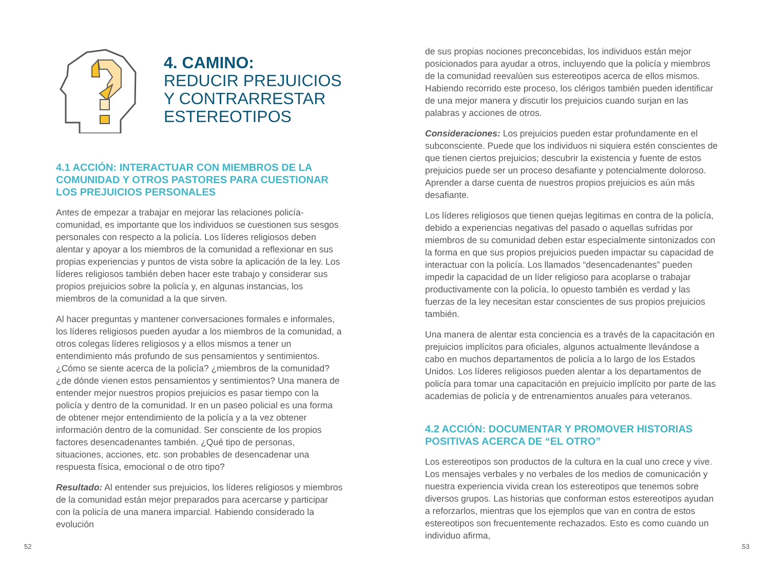4. CAMINO:
REDUCIR PREJUICIOS
Y CONTRARRESTAR
ESTEREOTIPOS
4.1 ACCIÓN: INTERACTUAR CON MIEMBROS DE LA COMUNIDAD Y OTROS PASTORES PARA CUESTIONAR LOS PREJUICIOS PERSONALES
Antes de empezar a trabajar en mejorar las relaciones policía-comunidad, es importante que los individuos se cuestionen sus sesgos personales con respecto a la policía. Los líderes religiosos deben alentar y apoyar a los miembros de la comunidad a reflexionar en sus propias experiencias y puntos de vista sobre la aplicación de la ley. Los líderes religiosos también deben hacer este trabajo y considerar sus propios prejuicios sobre la policía y, en algunas instancias, los miembros de la comunidad a la que sirven.
Al hacer preguntas y mantener conversaciones formales e informales, los líderes religiosos pueden ayudar a los miembros de la comunidad, a otros colegas líderes religiosos y a ellos mismos a tener un entendimiento más profundo de sus pensamientos y sentimientos. ¿Cómo se siente acerca de la policía? ¿miembros de la comunidad? ¿de dónde vienen estos pensamientos y sentimientos? Una manera de entender mejor nuestros propios prejuicios es pasar tiempo con la policía y dentro de la comunidad. Ir en un paseo policial es una forma de obtener mejor entendimiento de la policía y a la vez obtener información dentro de la comunidad. Ser consciente de los propios factores desencadenantes también. ¿Qué tipo de personas, situaciones, acciones, etc. son probables de desencadenar una respuesta física, emocional o de otro tipo?
Resultado: Al entender sus prejuicios, los líderes religiosos y miembros de la comunidad están mejor preparados para acercarse y participar con la policía de una manera imparcial. Habiendo considerado la evolución
de sus propias nociones preconcebidas, los individuos están mejor posicionados para ayudar a otros, incluyendo que la policía y miembros de la comunidad reevalúen sus estereotipos acerca de ellos mismos. Habiendo recorrido este proceso, los clérigos también pueden identificar de una mejor manera y discutir los prejuicios cuando surjan en las palabras y acciones de otros.
Consideraciones: Los prejuicios pueden estar profundamente en el subconsciente. Puede que los individuos ni siquiera estén conscientes de que tienen ciertos prejuicios; descubrir la existencia y fuente de estos prejuicios puede ser un proceso desafiante y potencialmente doloroso. Aprender a darse cuenta de nuestros propios prejuicios es aún más desafiante.
Los líderes religiosos que tienen quejas legitimas en contra de la policía, debido a experiencias negativas del pasado o aquellas sufridas por miembros de su comunidad deben estar especialmente sintonizados con la forma en que sus propios prejuicios pueden impactar su capacidad de interactuar con la policía. Los llamados “desencadenantes” pueden impedir la capacidad de un líder religioso para acoplarse o trabajar productivamente con la policía, lo opuesto también es verdad y las fuerzas de la ley necesitan estar conscientes de sus propios prejuicios también.
Una manera de alentar esta conciencia es a través de la capacitación en prejuicios implícitos para oficiales, algunos actualmente llevándose a cabo en muchos departamentos de policía a lo largo de los Estados Unidos. Los líderes religiosos pueden alentar a los departamentos de policía para tomar una capacitación en prejuicio implícito por parte de las academias de policía y de entrenamientos anuales para veteranos.
4.2 ACCIÓN: DOCUMENTAR Y PROMOVER HISTORIAS POSITIVAS ACERCA DE “EL OTRO”
Los estereotipos son productos de la cultura en la cual uno crece y vive. Los mensajes verbales y no verbales de los medios de comunicación y nuestra experiencia vivida crean los estereotipos que tenemos sobre diversos grupos. Las historias que conforman estos estereotipos ayudan a reforzarlos, mientras que los ejemplos que van en contra de estos estereotipos son frecuentemente rechazados. Esto es como cuando un individuo afirma,
52 53